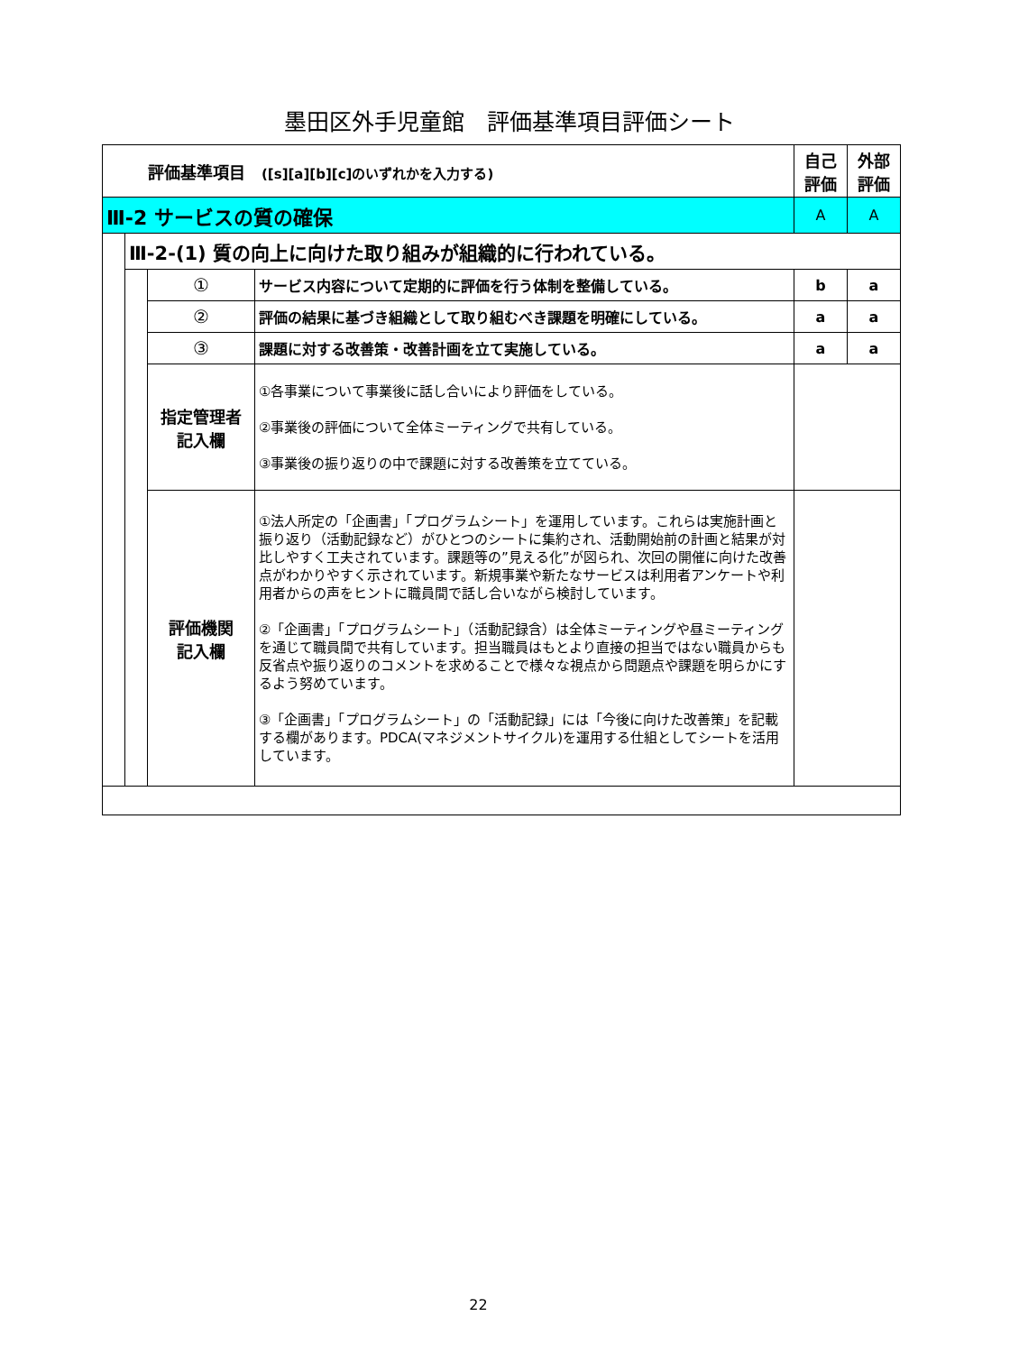墨田区外手児童館　評価基準項目評価シート
| 評価基準項目 ([s][a][b][c]のいずれかを入力する) | | | | 自己 評価 | 外部 評価 |
| Ⅲ-2 サービスの質の確保 | | | | A | A |
| | Ⅲ-2-(1) 質の向上に向けた取り組みが組織的に行われている。 | | | | |
| | | ① | サービス内容について定期的に評価を行う体制を整備している。 | b | a |
| | | ② | 評価の結果に基づき組織として取り組むべき課題を明確にしている。 | a | a |
| | | ③ | 課題に対する改善策・改善計画を立て実施している。 | a | a |
| | | 指定管理者 記入欄 | ①各事業について事業後に話し合いにより評価をしている。 ②事業後の評価について全体ミーティングで共有している。 ③事業後の振り返りの中で課題に対する改善策を立てている。 | | |
| | | 評価機関 記入欄 | ①法人所定の「企画書」「プログラムシート」を運用しています。これらは実施計画と振り返り（活動記録など）がひとつのシートに集約され、活動開始前の計画と結果が対比しやすく工夫されています。課題等の”見える化”が図られ、次回の開催に向けた改善点がわかりやすく示されています。新規事業や新たなサービスは利用者アンケートや利用者からの声をヒントに職員間で話し合いながら検討しています。 ②「企画書」「プログラムシート」（活動記録含）は全体ミーティングや昼ミーティングを通じて職員間で共有しています。担当職員はもとより直接の担当ではない職員からも反省点や振り返りのコメントを求めることで様々な視点から問題点や課題を明らかにするよう努めています。 ③「企画書」「プログラムシート」の「活動記録」には「今後に向けた改善策」を記載する欄があります。PDCA(マネジメントサイクル)を運用する仕組としてシートを活用しています。 | | |
22